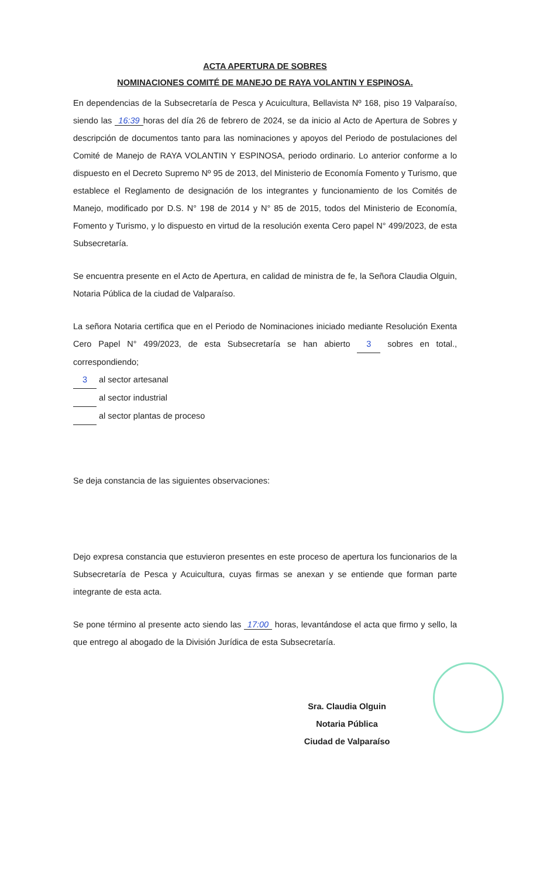ACTA APERTURA DE SOBRES
NOMINACIONES COMITÉ DE MANEJO DE RAYA VOLANTIN Y ESPINOSA.
En dependencias de la Subsecretaría de Pesca y Acuicultura, Bellavista Nº 168, piso 19 Valparaíso, siendo las 16:39 horas del día 26 de febrero de 2024, se da inicio al Acto de Apertura de Sobres y descripción de documentos tanto para las nominaciones y apoyos del Periodo de postulaciones del Comité de Manejo de RAYA VOLANTIN Y ESPINOSA, periodo ordinario. Lo anterior conforme a lo dispuesto en el Decreto Supremo Nº 95 de 2013, del Ministerio de Economía Fomento y Turismo, que establece el Reglamento de designación de los integrantes y funcionamiento de los Comités de Manejo, modificado por D.S. N° 198 de 2014 y N° 85 de 2015, todos del Ministerio de Economía, Fomento y Turismo, y lo dispuesto en virtud de la resolución exenta Cero papel N° 499/2023, de esta Subsecretaría.
Se encuentra presente en el Acto de Apertura, en calidad de ministra de fe, la Señora Claudia Olguin, Notaria Pública de la ciudad de Valparaíso.
La señora Notaria certifica que en el Periodo de Nominaciones iniciado mediante Resolución Exenta Cero Papel N° 499/2023, de esta Subsecretaría se han abierto 3 sobres en total., correspondiendo;
3 al sector artesanal
al sector industrial
al sector plantas de proceso
Se deja constancia de las siguientes observaciones:
Dejo expresa constancia que estuvieron presentes en este proceso de apertura los funcionarios de la Subsecretaría de Pesca y Acuicultura, cuyas firmas se anexan y se entiende que forman parte integrante de esta acta.
Se pone término al presente acto siendo las 17:00 horas, levantándose el acta que firmo y sello, la que entrego al abogado de la División Jurídica de esta Subsecretaría.
Sra. Claudia Olguin
Notaria Pública
Ciudad de Valparaíso